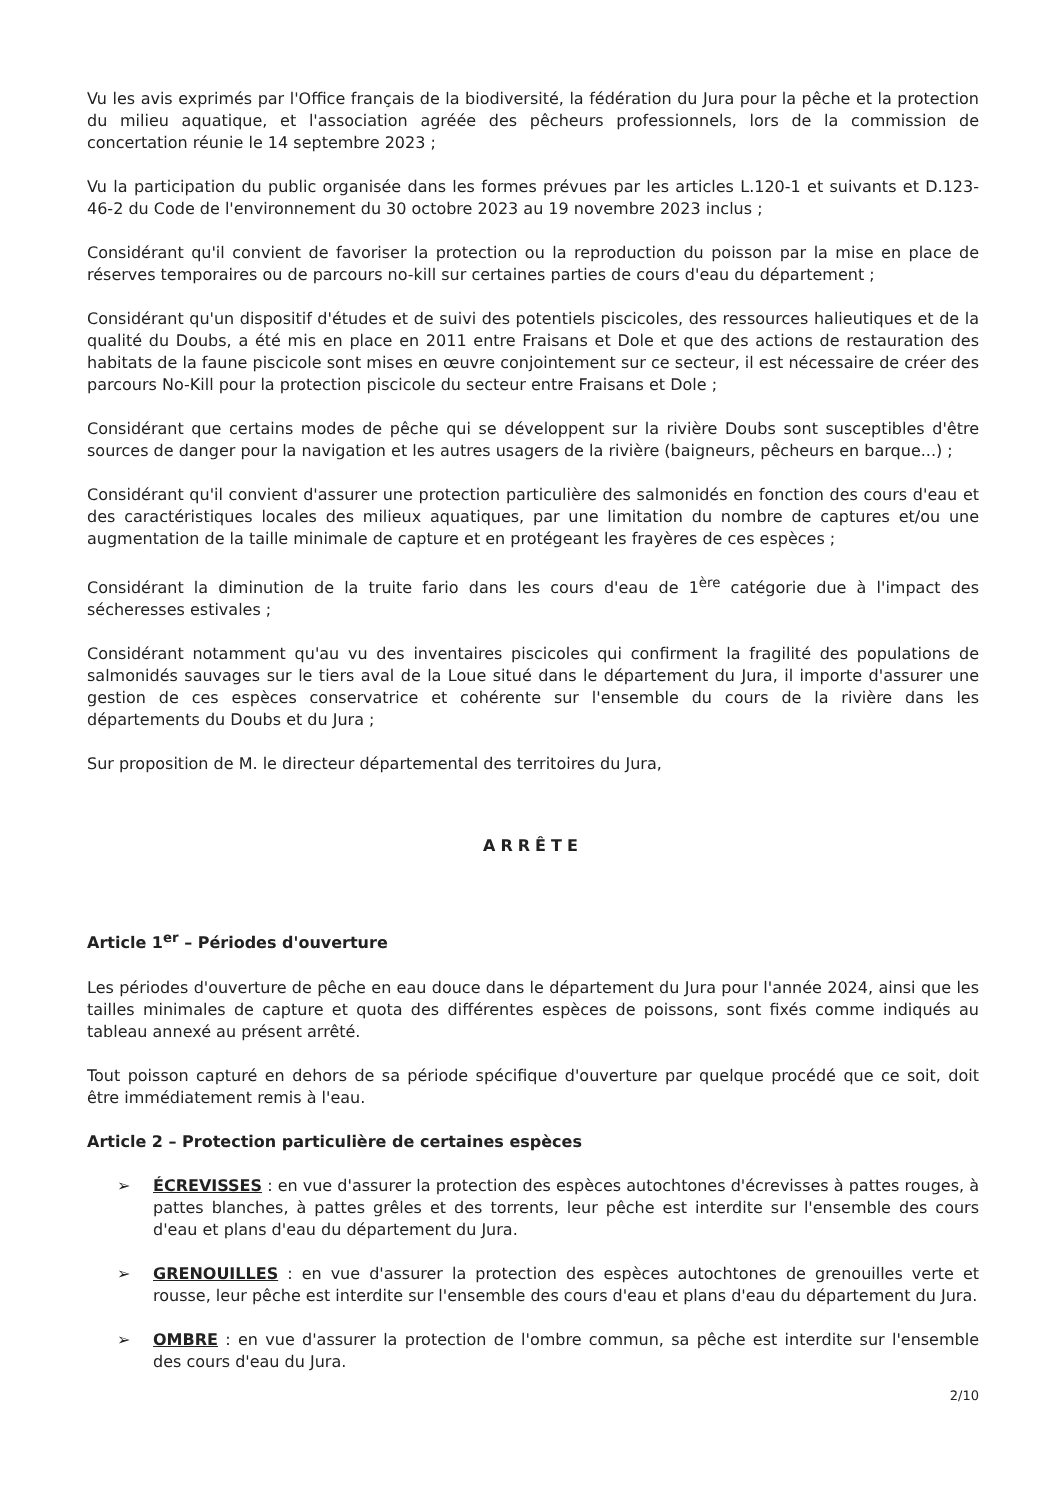Vu les avis exprimés par l'Office français de la biodiversité, la fédération du Jura pour la pêche et la protection du milieu aquatique, et l'association agréée des pêcheurs professionnels, lors de la commission de concertation réunie le 14 septembre 2023 ;
Vu la participation du public organisée dans les formes prévues par les articles L.120-1 et suivants et D.123-46-2 du Code de l'environnement du 30 octobre 2023 au 19 novembre 2023 inclus ;
Considérant qu'il convient de favoriser la protection ou la reproduction du poisson par la mise en place de réserves temporaires ou de parcours no-kill sur certaines parties de cours d'eau du département ;
Considérant qu'un dispositif d'études et de suivi des potentiels piscicoles, des ressources halieutiques et de la qualité du Doubs, a été mis en place en 2011 entre Fraisans et Dole et que des actions de restauration des habitats de la faune piscicole sont mises en œuvre conjointement sur ce secteur, il est nécessaire de créer des parcours No-Kill pour la protection piscicole du secteur entre Fraisans et Dole ;
Considérant que certains modes de pêche qui se développent sur la rivière Doubs sont susceptibles d'être sources de danger pour la navigation et les autres usagers de la rivière (baigneurs, pêcheurs en barque...) ;
Considérant qu'il convient d'assurer une protection particulière des salmonidés en fonction des cours d'eau et des caractéristiques locales des milieux aquatiques, par une limitation du nombre de captures et/ou une augmentation de la taille minimale de capture et en protégeant les frayères de ces espèces ;
Considérant la diminution de la truite fario dans les cours d'eau de 1<sup>ère</sup> catégorie due à l'impact des sécheresses estivales ;
Considérant notamment qu'au vu des inventaires piscicoles qui confirment la fragilité des populations de salmonidés sauvages sur le tiers aval de la Loue situé dans le département du Jura, il importe d'assurer une gestion de ces espèces conservatrice et cohérente sur l'ensemble du cours de la rivière dans les départements du Doubs et du Jura ;
Sur proposition de M. le directeur départemental des territoires du Jura,
ARRÊTE
Article 1<sup>er</sup> – Périodes d'ouverture
Les périodes d'ouverture de pêche en eau douce dans le département du Jura pour l'année 2024, ainsi que les tailles minimales de capture et quota des différentes espèces de poissons, sont fixés comme indiqués au tableau annexé au présent arrêté.
Tout poisson capturé en dehors de sa période spécifique d'ouverture par quelque procédé que ce soit, doit être immédiatement remis à l'eau.
Article 2 – Protection particulière de certaines espèces
➢ ÉCREVISSES : en vue d'assurer la protection des espèces autochtones d'écrevisses à pattes rouges, à pattes blanches, à pattes grêles et des torrents, leur pêche est interdite sur l'ensemble des cours d'eau et plans d'eau du département du Jura.
➢ GRENOUILLES : en vue d'assurer la protection des espèces autochtones de grenouilles verte et rousse, leur pêche est interdite sur l'ensemble des cours d'eau et plans d'eau du département du Jura.
➢ OMBRE : en vue d'assurer la protection de l'ombre commun, sa pêche est interdite sur l'ensemble des cours d'eau du Jura.
2/10